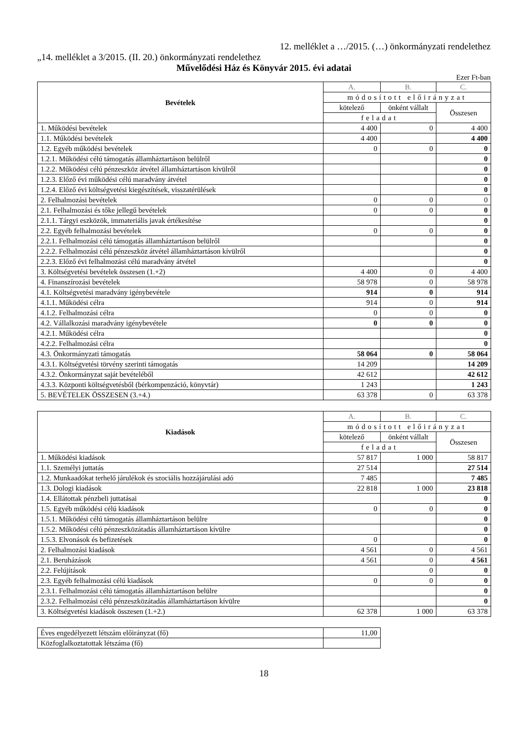12. melléklet a …/2015. (…) önkormányzati rendelethez
„14. melléklet a 3/2015. (II. 20.) önkormányzati rendelethez
Művelődési Ház és Könyvár 2015. évi adatai
Ezer Ft-ban
| Bevételek | A. | B. | C. |
| | módosított előirányzat | | |
| | kötelező | önként vállalt | Összesen |
| | feladat | | |
| 1. Működési bevételek | 4 400 | 0 | 4 400 |
| 1.1. Működési bevételek | 4 400 | | 4 400 |
| 1.2. Egyéb működési bevételek | 0 | 0 | 0 |
| 1.2.1. Működési célú támogatás államháztartáson belülről | | | 0 |
| 1.2.2. Működési célú pénzeszköz átvétel államháztartáson kívülről | | | 0 |
| 1.2.3. Előző évi működési célú maradvány átvétel | | | 0 |
| 1.2.4. Előző évi költségvetési kiegészítések, visszatérülések | | | 0 |
| 2. Felhalmozási bevételek | 0 | 0 | 0 |
| 2.1. Felhalmozási és tőke jellegű bevételek | 0 | 0 | 0 |
| 2.1.1. Tárgyi eszközök, immateriális javak értékesítése | | | 0 |
| 2.2. Egyéb felhalmozási bevételek | 0 | 0 | 0 |
| 2.2.1. Felhalmozási célú támogatás államháztartáson belülről | | | 0 |
| 2.2.2. Felhalmozási célú pénzeszköz átvétel államháztartáson kívülről | | | 0 |
| 2.2.3. Előző évi felhalmozási célú maradvány átvétel | | | 0 |
| 3. Költségvetési bevételek összesen (1.+2) | 4 400 | 0 | 4 400 |
| 4. Finanszírozási bevételek | 58 978 | 0 | 58 978 |
| 4.1. Költségvetési maradvány igénybevétele | 914 | 0 | 914 |
| 4.1.1. Működési célra | 914 | 0 | 914 |
| 4.1.2. Felhalmozási célra | 0 | 0 | 0 |
| 4.2. Vállalkozási maradvány igénybevétele | 0 | 0 | 0 |
| 4.2.1. Működési célra | | | 0 |
| 4.2.2. Felhalmozási célra | | | 0 |
| 4.3. Önkormányzati támogatás | 58 064 | 0 | 58 064 |
| 4.3.1. Költségvetési törvény szerinti támogatás | 14 209 | | 14 209 |
| 4.3.2. Önkormányzat saját bevételéből | 42 612 | | 42 612 |
| 4.3.3. Központi költségvetésből (bérkompenzáció, könyvtár) | 1 243 | | 1 243 |
| 5. BEVÉTELEK ÖSSZESEN (3.+4.) | 63 378 | 0 | 63 378 |
| Kiadások | A. | B. | C. |
| | módosított előirányzat | | |
| | kötelező | önként vállalt | Összesen |
| | feladat | | |
| 1. Működési kiadások | 57 817 | 1 000 | 58 817 |
| 1.1. Személyi juttatás | 27 514 | | 27 514 |
| 1.2. Munkaadókat terhelő járulékok és szociális hozzájárulási adó | 7 485 | | 7 485 |
| 1.3. Dologi kiadások | 22 818 | 1 000 | 23 818 |
| 1.4. Ellátottak pénzbeli juttatásai | | | 0 |
| 1.5. Egyéb működési célú kiadások | 0 | 0 | 0 |
| 1.5.1. Működési célú támogatás államháztartáson belülre | | | 0 |
| 1.5.2. Működési célú pénzeszközátadás államháztartáson kívülre | | | 0 |
| 1.5.3. Elvonások és befizetések | 0 | | 0 |
| 2. Felhalmozási kiadások | 4 561 | 0 | 4 561 |
| 2.1. Beruházások | 4 561 | 0 | 4 561 |
| 2.2. Felújítások | | 0 | 0 |
| 2.3. Egyéb felhalmozási célú kiadások | 0 | 0 | 0 |
| 2.3.1. Felhalmozási célú támogatás államháztartáson belülre | | | 0 |
| 2.3.2. Felhalmozási célú pénzeszközátadás államháztartáson kívülre | | | 0 |
| 3. Költségvetési kiadások összesen (1.+2.) | 62 378 | 1 000 | 63 378 |
| Éves engedélyezett létszám előirányzat (fő) | 11,00 |
| Közfoglalkoztatottak létszáma (fő) | |
18